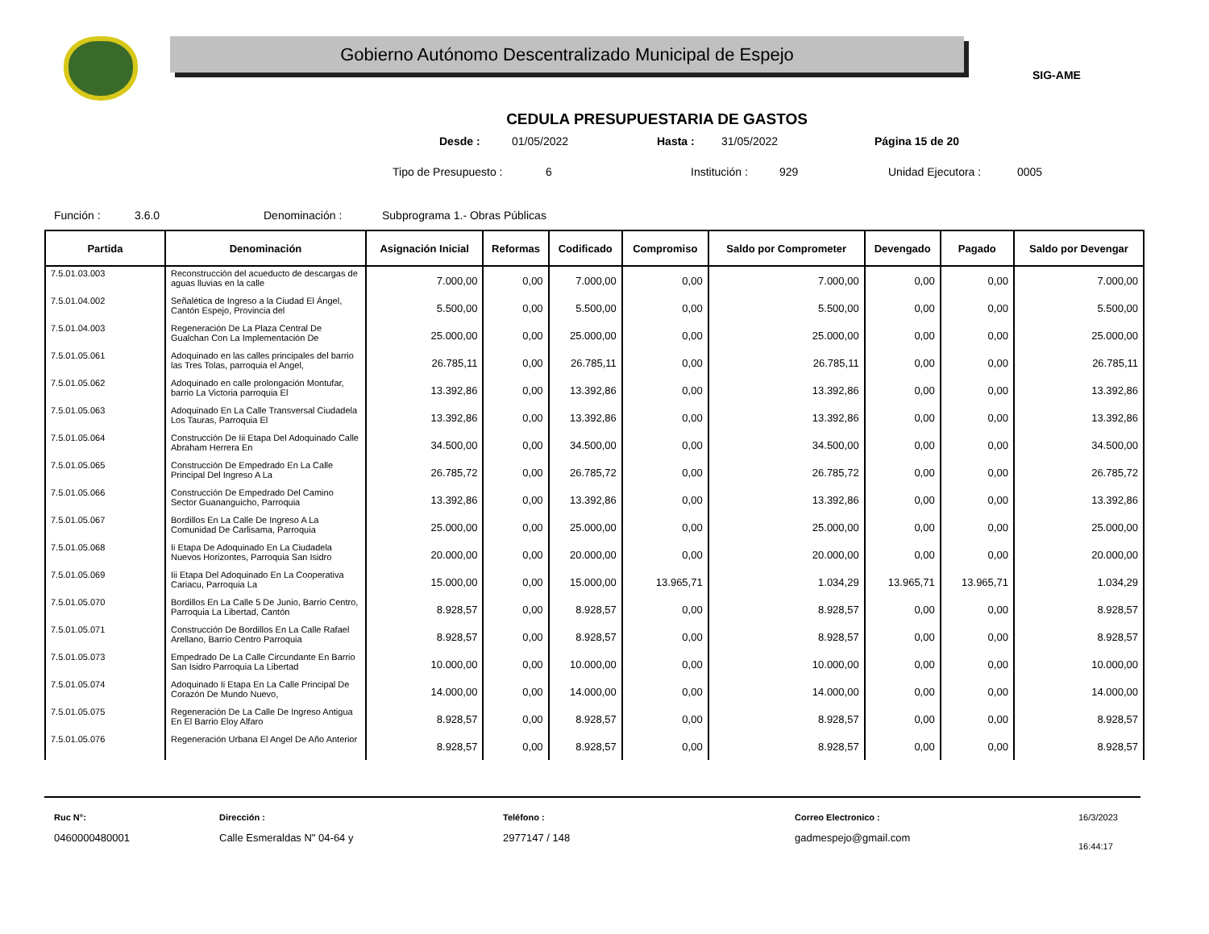Gobierno Autónomo Descentralizado Municipal de Espejo
SIG-AME
CEDULA PRESUPUESTARIA DE GASTOS
Desde : 01/05/2022 Hasta : 31/05/2022 Página 15 de 20
Tipo de Presupuesto : 6 Institución : 929 Unidad Ejecutora : 0005
Función : 3.6.0 Denominación : Subprograma 1.- Obras Públicas
| Partida | Denominación | Asignación Inicial | Reformas | Codificado | Compromiso | Saldo por Comprometer | Devengado | Pagado | Saldo por Devengar |
| --- | --- | --- | --- | --- | --- | --- | --- | --- | --- |
| 7.5.01.03.003 | Reconstrucción del acueducto de descargas de aguas lluvias en la calle | 7.000,00 | 0,00 | 7.000,00 | 0,00 | 7.000,00 | 0,00 | 0,00 | 7.000,00 |
| 7.5.01.04.002 | Señalética de Ingreso a la Ciudad El Ángel, Cantón Espejo, Provincia del | 5.500,00 | 0,00 | 5.500,00 | 0,00 | 5.500,00 | 0,00 | 0,00 | 5.500,00 |
| 7.5.01.04.003 | Regeneración De La Plaza Central De Gualchan Con La Implementación De | 25.000,00 | 0,00 | 25.000,00 | 0,00 | 25.000,00 | 0,00 | 0,00 | 25.000,00 |
| 7.5.01.05.061 | Adoquinado en las calles principales del barrio las Tres Tolas, parroquia el Angel, | 26.785,11 | 0,00 | 26.785,11 | 0,00 | 26.785,11 | 0,00 | 0,00 | 26.785,11 |
| 7.5.01.05.062 | Adoquinado en calle prolongación Montufar, barrio La Victoria parroquia El | 13.392,86 | 0,00 | 13.392,86 | 0,00 | 13.392,86 | 0,00 | 0,00 | 13.392,86 |
| 7.5.01.05.063 | Adoquinado En La Calle Transversal Ciudadela Los Tauras, Parroquia El | 13.392,86 | 0,00 | 13.392,86 | 0,00 | 13.392,86 | 0,00 | 0,00 | 13.392,86 |
| 7.5.01.05.064 | Construcción De Iii Etapa Del Adoquinado Calle Abraham Herrera En | 34.500,00 | 0,00 | 34.500,00 | 0,00 | 34.500,00 | 0,00 | 0,00 | 34.500,00 |
| 7.5.01.05.065 | Construcción De Empedrado En La Calle Principal Del Ingreso A La | 26.785,72 | 0,00 | 26.785,72 | 0,00 | 26.785,72 | 0,00 | 0,00 | 26.785,72 |
| 7.5.01.05.066 | Construcción De Empedrado Del Camino Sector Guananguicho, Parroquia | 13.392,86 | 0,00 | 13.392,86 | 0,00 | 13.392,86 | 0,00 | 0,00 | 13.392,86 |
| 7.5.01.05.067 | Bordillos En La Calle De Ingreso A La Comunidad De Carlisama, Parroquia | 25.000,00 | 0,00 | 25.000,00 | 0,00 | 25.000,00 | 0,00 | 0,00 | 25.000,00 |
| 7.5.01.05.068 | Ii Etapa De Adoquinado En La Ciudadela Nuevos Horizontes, Parroquia San Isidro | 20.000,00 | 0,00 | 20.000,00 | 0,00 | 20.000,00 | 0,00 | 0,00 | 20.000,00 |
| 7.5.01.05.069 | Iii Etapa Del Adoquinado En La Cooperativa Cariacu, Parroquia La | 15.000,00 | 0,00 | 15.000,00 | 13.965,71 | 1.034,29 | 13.965,71 | 13.965,71 | 1.034,29 |
| 7.5.01.05.070 | Bordillos En La Calle 5 De Junio, Barrio Centro, Parroquia La Libertad, Cantón | 8.928,57 | 0,00 | 8.928,57 | 0,00 | 8.928,57 | 0,00 | 0,00 | 8.928,57 |
| 7.5.01.05.071 | Construcción De Bordillos En La Calle Rafael Arellano, Barrio Centro Parroquia | 8.928,57 | 0,00 | 8.928,57 | 0,00 | 8.928,57 | 0,00 | 0,00 | 8.928,57 |
| 7.5.01.05.073 | Empedrado De La Calle Circundante En Barrio San Isidro Parroquia La Libertad | 10.000,00 | 0,00 | 10.000,00 | 0,00 | 10.000,00 | 0,00 | 0,00 | 10.000,00 |
| 7.5.01.05.074 | Adoquinado Ii Etapa En La Calle Principal De Corazón De Mundo Nuevo, | 14.000,00 | 0,00 | 14.000,00 | 0,00 | 14.000,00 | 0,00 | 0,00 | 14.000,00 |
| 7.5.01.05.075 | Regeneración De La Calle De Ingreso Antigua En El Barrio Eloy Alfaro | 8.928,57 | 0,00 | 8.928,57 | 0,00 | 8.928,57 | 0,00 | 0,00 | 8.928,57 |
| 7.5.01.05.076 | Regeneración Urbana El Angel De Año Anterior | 8.928,57 | 0,00 | 8.928,57 | 0,00 | 8.928,57 | 0,00 | 0,00 | 8.928,57 |
Ruc N°:
0460000480001
Dirección :
Calle Esmeraldas N" 04-64 y
Teléfono :
2977147 / 148
Correo Electronico :
gadmespejo@gmail.com
16/3/2023
16:44:17